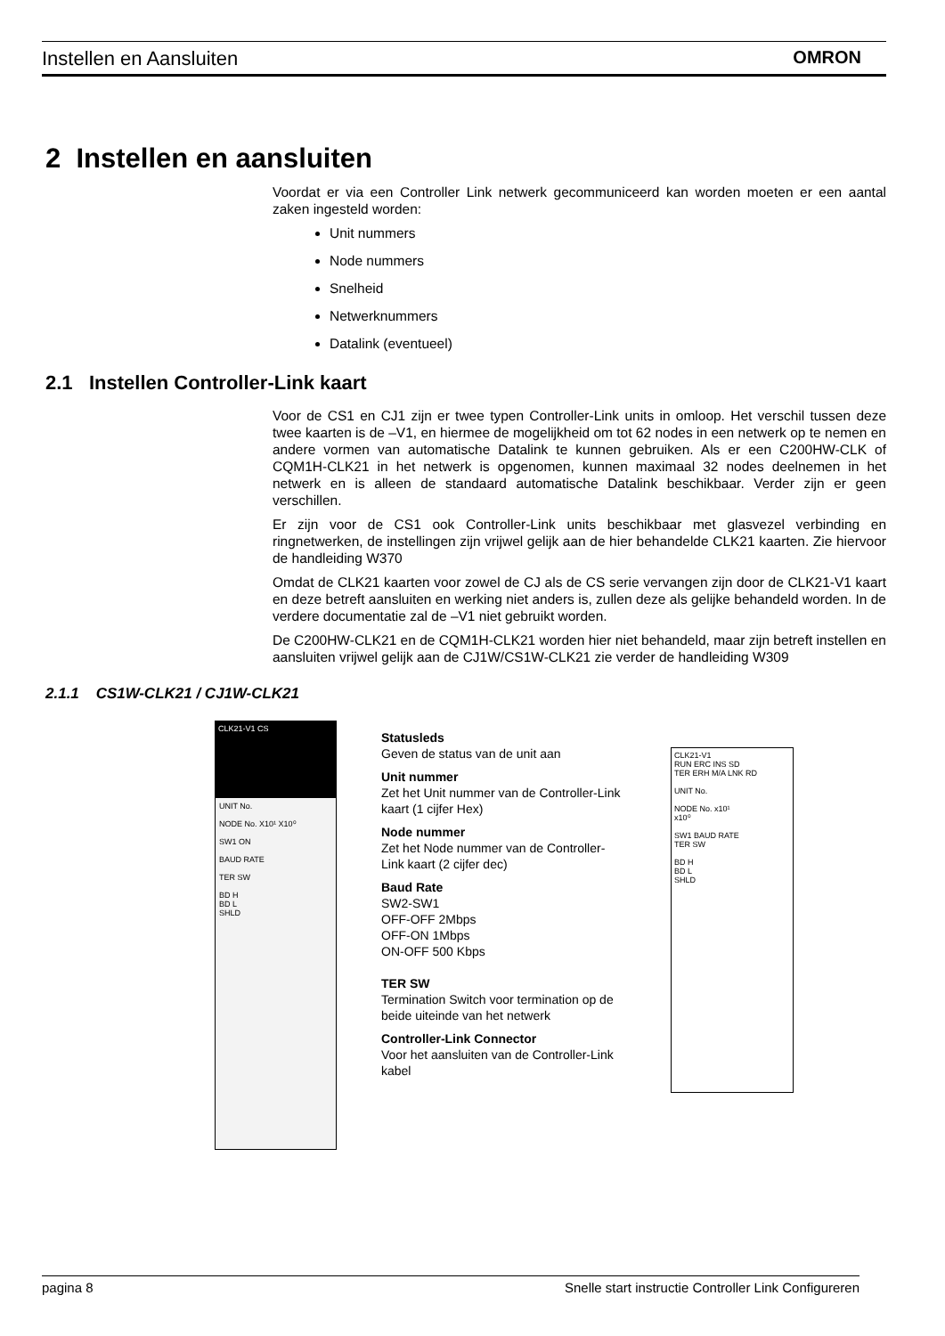Instellen en Aansluiten OMRON
2 Instellen en aansluiten
Voordat er via een Controller Link netwerk gecommuniceerd kan worden moeten er een aantal zaken ingesteld worden:
Unit nummers
Node nummers
Snelheid
Netwerknummers
Datalink (eventueel)
2.1 Instellen Controller-Link kaart
Voor de CS1 en CJ1 zijn er twee typen Controller-Link units in omloop. Het verschil tussen deze twee kaarten is de –V1, en hiermee de mogelijkheid om tot 62 nodes in een netwerk op te nemen en andere vormen van automatische Datalink te kunnen gebruiken. Als er een C200HW-CLK of CQM1H-CLK21 in het netwerk is opgenomen, kunnen maximaal 32 nodes deelnemen in het netwerk en is alleen de standaard automatische Datalink beschikbaar. Verder zijn er geen verschillen.
Er zijn voor de CS1 ook Controller-Link units beschikbaar met glasvezel verbinding en ringnetwerken, de instellingen zijn vrijwel gelijk aan de hier behandelde CLK21 kaarten. Zie hiervoor de handleiding W370
Omdat de CLK21 kaarten voor zowel de CJ als de CS serie vervangen zijn door de CLK21-V1 kaart en deze betreft aansluiten en werking niet anders is, zullen deze als gelijke behandeld worden. In de verdere documentatie zal de –V1 niet gebruikt worden.
De C200HW-CLK21 en de CQM1H-CLK21 worden hier niet behandeld, maar zijn betreft instellen en aansluiten vrijwel gelijk aan de CJ1W/CS1W-CLK21 zie verder de handleiding W309
2.1.1 CS1W-CLK21 / CJ1W-CLK21
CLK21-V1 CS
UNIT No.
NODE No. X10¹ X10⁰
SW1 ON
BAUD RATE
TER SW
BD H
BD L
SHLD
Statusleds
Geven de status van de unit aan
Unit nummer
Zet het Unit nummer van de Controller-Link kaart (1 cijfer Hex)
Node nummer
Zet het Node nummer van de Controller-Link kaart (2 cijfer dec)
Baud Rate
SW2-SW1
OFF-OFF 2Mbps
OFF-ON 1Mbps
ON-OFF 500 Kbps
TER SW
Termination Switch voor termination op de beide uiteinde van het netwerk
Controller-Link Connector
Voor het aansluiten van de Controller-Link kabel
CLK21-V1
RUN ERC INS SD
TER ERH M/A LNK RD
UNIT No.
NODE No. x10¹
x10⁰
SW1 BAUD RATE
TER SW
BD H
BD L
SHLD
pagina 8 Snelle start instructie Controller Link Configureren